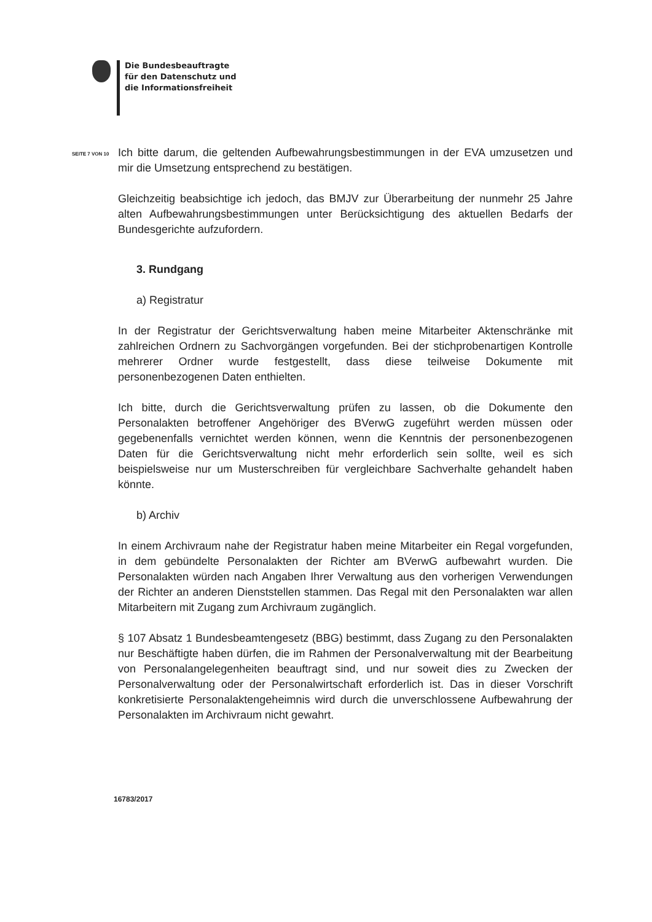Die Bundesbeauftragte
für den Datenschutz und
die Informationsfreiheit
SEITE 7 VON 10
Ich bitte darum, die geltenden Aufbewahrungsbestimmungen in der EVA umzusetzen und mir die Umsetzung entsprechend zu bestätigen.
Gleichzeitig beabsichtige ich jedoch, das BMJV zur Überarbeitung der nunmehr 25 Jahre alten Aufbewahrungsbestimmungen unter Berücksichtigung des aktuellen Bedarfs der Bundesgerichte aufzufordern.
3. Rundgang
a) Registratur
In der Registratur der Gerichtsverwaltung haben meine Mitarbeiter Aktenschränke mit zahlreichen Ordnern zu Sachvorgängen vorgefunden. Bei der stichprobenartigen Kontrolle mehrerer Ordner wurde festgestellt, dass diese teilweise Dokumente mit personenbezogenen Daten enthielten.
Ich bitte, durch die Gerichtsverwaltung prüfen zu lassen, ob die Dokumente den Personalakten betroffener Angehöriger des BVerwG zugeführt werden müssen oder gegebenenfalls vernichtet werden können, wenn die Kenntnis der personenbezogenen Daten für die Gerichtsverwaltung nicht mehr erforderlich sein sollte, weil es sich beispielsweise nur um Musterschreiben für vergleichbare Sachverhalte gehandelt haben könnte.
b) Archiv
In einem Archivraum nahe der Registratur haben meine Mitarbeiter ein Regal vorgefunden, in dem gebündelte Personalakten der Richter am BVerwG aufbewahrt wurden. Die Personalakten würden nach Angaben Ihrer Verwaltung aus den vorherigen Verwendungen der Richter an anderen Dienststellen stammen. Das Regal mit den Personalakten war allen Mitarbeitern mit Zugang zum Archivraum zugänglich.
§ 107 Absatz 1 Bundesbeamtengesetz (BBG) bestimmt, dass Zugang zu den Personalakten nur Beschäftigte haben dürfen, die im Rahmen der Personalverwaltung mit der Bearbeitung von Personalangelegenheiten beauftragt sind, und nur soweit dies zu Zwecken der Personalverwaltung oder der Personalwirtschaft erforderlich ist. Das in dieser Vorschrift konkretisierte Personalaktengeheimnis wird durch die unverschlossene Aufbewahrung der Personalakten im Archivraum nicht gewahrt.
16783/2017